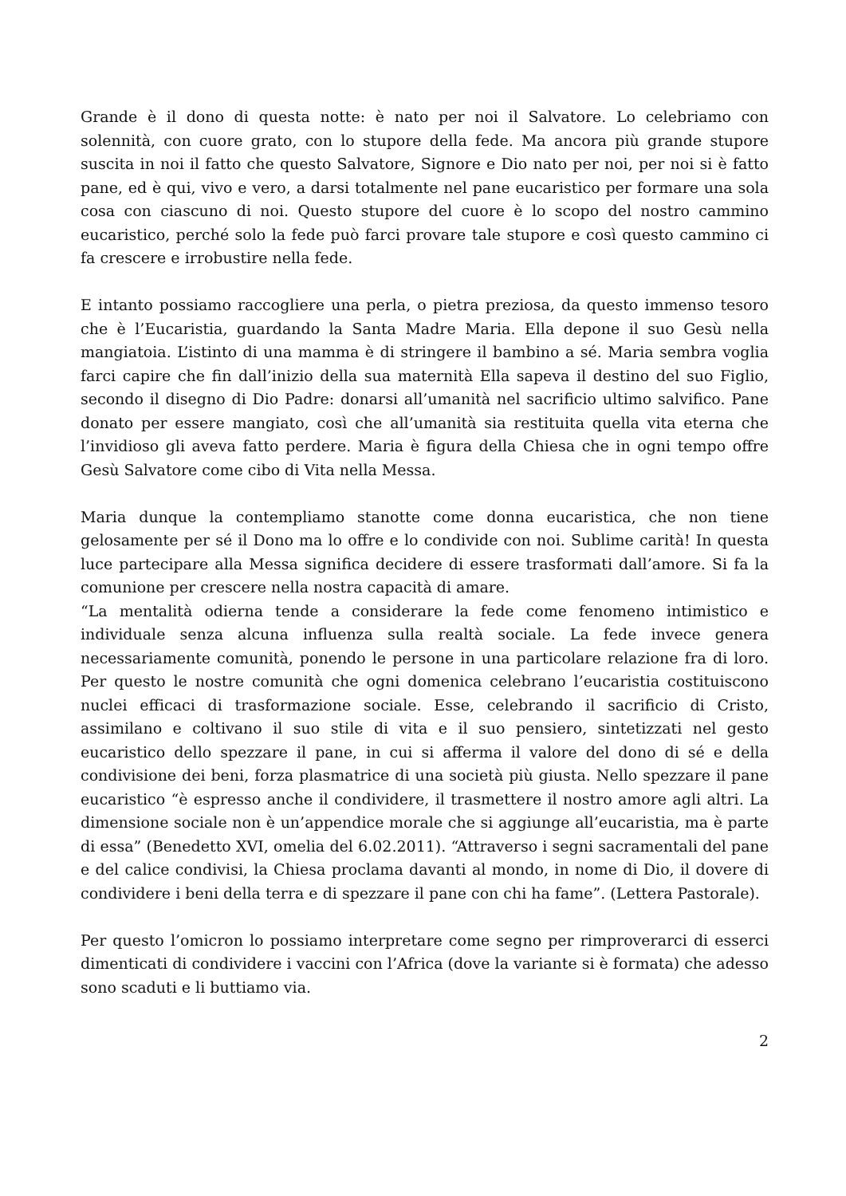Grande è il dono di questa notte: è nato per noi il Salvatore. Lo celebriamo con solennità, con cuore grato, con lo stupore della fede. Ma ancora più grande stupore suscita in noi il fatto che questo Salvatore, Signore e Dio nato per noi, per noi si è fatto pane, ed è qui, vivo e vero, a darsi totalmente nel pane eucaristico per formare una sola cosa con ciascuno di noi. Questo stupore del cuore è lo scopo del nostro cammino eucaristico, perché solo la fede può farci provare tale stupore e così questo cammino ci fa crescere e irrobustire nella fede.
E intanto possiamo raccogliere una perla, o pietra preziosa, da questo immenso tesoro che è l’Eucaristia, guardando la Santa Madre Maria. Ella depone il suo Gesù nella mangiatoia. L’istinto di una mamma è di stringere il bambino a sé. Maria sembra voglia farci capire che fin dall’inizio della sua maternità Ella sapeva il destino del suo Figlio, secondo il disegno di Dio Padre: donarsi all’umanità nel sacrificio ultimo salvifico. Pane donato per essere mangiato, così che all’umanità sia restituita quella vita eterna che l’invidioso gli aveva fatto perdere. Maria è figura della Chiesa che in ogni tempo offre Gesù Salvatore come cibo di Vita nella Messa.
Maria dunque la contempliamo stanotte come donna eucaristica, che non tiene gelosamente per sé il Dono ma lo offre e lo condivide con noi. Sublime carità! In questa luce partecipare alla Messa significa decidere di essere trasformati dall’amore. Si fa la comunione per crescere nella nostra capacità di amare.
“La mentalità odierna tende a considerare la fede come fenomeno intimistico e individuale senza alcuna influenza sulla realtà sociale. La fede invece genera necessariamente comunità, ponendo le persone in una particolare relazione fra di loro. Per questo le nostre comunità che ogni domenica celebrano l’eucaristia costituiscono nuclei efficaci di trasformazione sociale. Esse, celebrando il sacrificio di Cristo, assimilano e coltivano il suo stile di vita e il suo pensiero, sintetizzati nel gesto eucaristico dello spezzare il pane, in cui si afferma il valore del dono di sé e della condivisione dei beni, forza plasmatrice di una società più giusta. Nello spezzare il pane eucaristico “è espresso anche il condividere, il trasmettere il nostro amore agli altri. La dimensione sociale non è un’appendice morale che si aggiunge all’eucaristia, ma è parte di essa” (Benedetto XVI, omelia del 6.02.2011). “Attraverso i segni sacramentali del pane e del calice condivisi, la Chiesa proclama davanti al mondo, in nome di Dio, il dovere di condividere i beni della terra e di spezzare il pane con chi ha fame”. (Lettera Pastorale).
Per questo l’omicron lo possiamo interpretare come segno per rimproverarci di esserci dimenticati di condividere i vaccini con l’Africa (dove la variante si è formata) che adesso sono scaduti e li buttiamo via.
2